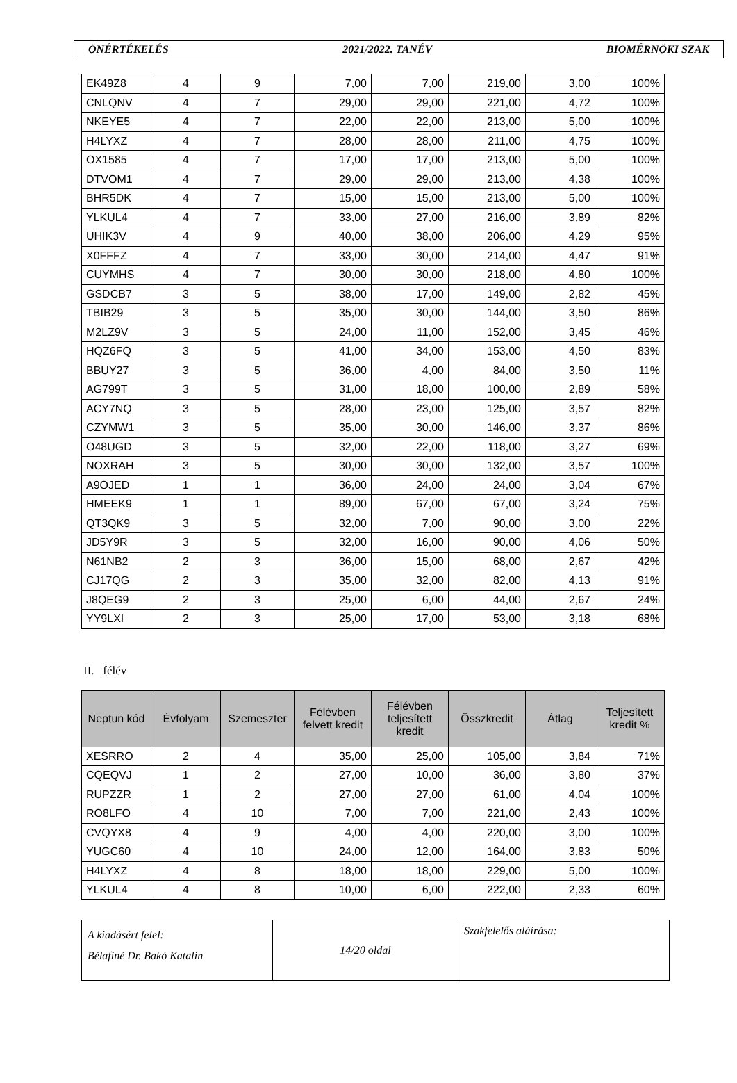ÖNÉRTÉKELÉS 2021/2022. TANÉV BIOMÉRNÖKI SZAK
| EK49Z8 | 4 | 9 | 7,00 | 7,00 | 219,00 | 3,00 | 100% |
| CNLQNV | 4 | 7 | 29,00 | 29,00 | 221,00 | 4,72 | 100% |
| NKEYE5 | 4 | 7 | 22,00 | 22,00 | 213,00 | 5,00 | 100% |
| H4LYXZ | 4 | 7 | 28,00 | 28,00 | 211,00 | 4,75 | 100% |
| OX1585 | 4 | 7 | 17,00 | 17,00 | 213,00 | 5,00 | 100% |
| DTVOM1 | 4 | 7 | 29,00 | 29,00 | 213,00 | 4,38 | 100% |
| BHR5DK | 4 | 7 | 15,00 | 15,00 | 213,00 | 5,00 | 100% |
| YLKUL4 | 4 | 7 | 33,00 | 27,00 | 216,00 | 3,89 | 82% |
| UHIK3V | 4 | 9 | 40,00 | 38,00 | 206,00 | 4,29 | 95% |
| X0FFFZ | 4 | 7 | 33,00 | 30,00 | 214,00 | 4,47 | 91% |
| CUYMHS | 4 | 7 | 30,00 | 30,00 | 218,00 | 4,80 | 100% |
| GSDCB7 | 3 | 5 | 38,00 | 17,00 | 149,00 | 2,82 | 45% |
| TBIB29 | 3 | 5 | 35,00 | 30,00 | 144,00 | 3,50 | 86% |
| M2LZ9V | 3 | 5 | 24,00 | 11,00 | 152,00 | 3,45 | 46% |
| HQZ6FQ | 3 | 5 | 41,00 | 34,00 | 153,00 | 4,50 | 83% |
| BBUY27 | 3 | 5 | 36,00 | 4,00 | 84,00 | 3,50 | 11% |
| AG799T | 3 | 5 | 31,00 | 18,00 | 100,00 | 2,89 | 58% |
| ACY7NQ | 3 | 5 | 28,00 | 23,00 | 125,00 | 3,57 | 82% |
| CZYMW1 | 3 | 5 | 35,00 | 30,00 | 146,00 | 3,37 | 86% |
| O48UGD | 3 | 5 | 32,00 | 22,00 | 118,00 | 3,27 | 69% |
| NOXRAH | 3 | 5 | 30,00 | 30,00 | 132,00 | 3,57 | 100% |
| A9OJED | 1 | 1 | 36,00 | 24,00 | 24,00 | 3,04 | 67% |
| HMEEK9 | 1 | 1 | 89,00 | 67,00 | 67,00 | 3,24 | 75% |
| QT3QK9 | 3 | 5 | 32,00 | 7,00 | 90,00 | 3,00 | 22% |
| JD5Y9R | 3 | 5 | 32,00 | 16,00 | 90,00 | 4,06 | 50% |
| N61NB2 | 2 | 3 | 36,00 | 15,00 | 68,00 | 2,67 | 42% |
| CJ17QG | 2 | 3 | 35,00 | 32,00 | 82,00 | 4,13 | 91% |
| J8QEG9 | 2 | 3 | 25,00 | 6,00 | 44,00 | 2,67 | 24% |
| YY9LXI | 2 | 3 | 25,00 | 17,00 | 53,00 | 3,18 | 68% |
II. félév
| Neptun kód | Évfolyam | Szemeszter | Félévben felvett kredit | Félévben teljesített kredit | Összkredit | Átlag | Teljesített kredit % |
| --- | --- | --- | --- | --- | --- | --- | --- |
| XESRRO | 2 | 4 | 35,00 | 25,00 | 105,00 | 3,84 | 71% |
| CQEQVJ | 1 | 2 | 27,00 | 10,00 | 36,00 | 3,80 | 37% |
| RUPZZR | 1 | 2 | 27,00 | 27,00 | 61,00 | 4,04 | 100% |
| RO8LFO | 4 | 10 | 7,00 | 7,00 | 221,00 | 2,43 | 100% |
| CVQYX8 | 4 | 9 | 4,00 | 4,00 | 220,00 | 3,00 | 100% |
| YUGC60 | 4 | 10 | 24,00 | 12,00 | 164,00 | 3,83 | 50% |
| H4LYXZ | 4 | 8 | 18,00 | 18,00 | 229,00 | 5,00 | 100% |
| YLKUL4 | 4 | 8 | 10,00 | 6,00 | 222,00 | 2,33 | 60% |
| A kiadásért felel: Bélafiné Dr. Bakó Katalin | 14/20 oldal | Szakfelelős aláírása: |